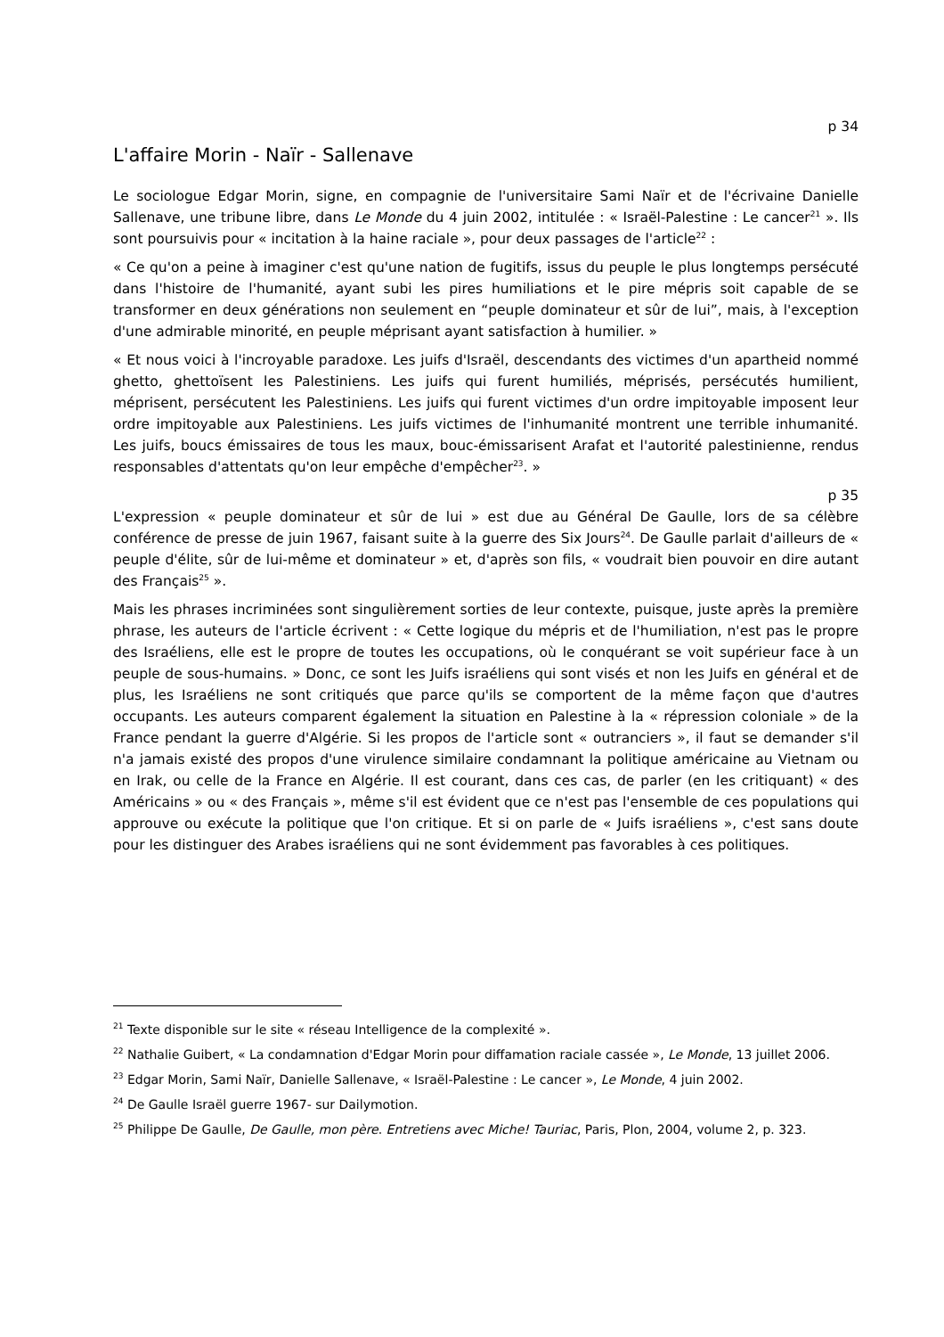p 34
L'affaire Morin - Naïr - Sallenave
Le sociologue Edgar Morin, signe, en compagnie de l'universitaire Sami Naïr et de l'écrivaine Danielle Sallenave, une tribune libre, dans Le Monde du 4 juin 2002, intitulée : « Israël-Palestine : Le cancer<sup>21</sup> ». Ils sont poursuivis pour « incitation à la haine raciale », pour deux passages de l'article<sup>22</sup> :
« Ce qu'on a peine à imaginer c'est qu'une nation de fugitifs, issus du peuple le plus longtemps persécuté dans l'histoire de l'humanité, ayant subi les pires humiliations et le pire mépris soit capable de se transformer en deux générations non seulement en “peuple dominateur et sûr de lui”, mais, à l'exception d'une admirable minorité, en peuple méprisant ayant satisfaction à humilier. »
« Et nous voici à l'incroyable paradoxe. Les juifs d'Israël, descendants des victimes d'un apartheid nommé ghetto, ghettoïsent les Palestiniens. Les juifs qui furent humiliés, méprisés, persécutés humilient, méprisent, persécutent les Palestiniens. Les juifs qui furent victimes d'un ordre impitoyable imposent leur ordre impitoyable aux Palestiniens. Les juifs victimes de l'inhumanité montrent une terrible inhumanité. Les juifs, boucs émissaires de tous les maux, bouc-émissarisent Arafat et l'autorité palestinienne, rendus responsables d'attentats qu'on leur empêche d'empêcher<sup>23</sup>. »
p 35
L'expression « peuple dominateur et sûr de lui » est due au Général De Gaulle, lors de sa célèbre conférence de presse de juin 1967, faisant suite à la guerre des Six Jours<sup>24</sup>. De Gaulle parlait d'ailleurs de « peuple d'élite, sûr de lui-même et dominateur » et, d'après son fils, « voudrait bien pouvoir en dire autant des Français<sup>25</sup> ».
Mais les phrases incriminées sont singulièrement sorties de leur contexte, puisque, juste après la première phrase, les auteurs de l'article écrivent : « Cette logique du mépris et de l'humiliation, n'est pas le propre des Israéliens, elle est le propre de toutes les occupations, où le conquérant se voit supérieur face à un peuple de sous-humains. » Donc, ce sont les Juifs israéliens qui sont visés et non les Juifs en général et de plus, les Israéliens ne sont critiqués que parce qu'ils se comportent de la même façon que d'autres occupants. Les auteurs comparent également la situation en Palestine à la « répression coloniale » de la France pendant la guerre d'Algérie. Si les propos de l'article sont « outranciers », il faut se demander s'il n'a jamais existé des propos d'une virulence similaire condamnant la politique américaine au Vietnam ou en Irak, ou celle de la France en Algérie. Il est courant, dans ces cas, de parler (en les critiquant) « des Américains » ou « des Français », même s'il est évident que ce n'est pas l'ensemble de ces populations qui approuve ou exécute la politique que l'on critique. Et si on parle de « Juifs israéliens », c'est sans doute pour les distinguer des Arabes israéliens qui ne sont évidemment pas favorables à ces politiques.
<sup>21</sup> Texte disponible sur le site « réseau Intelligence de la complexité ».
<sup>22</sup> Nathalie Guibert, « La condamnation d'Edgar Morin pour diffamation raciale cassée », Le Monde, 13 juillet 2006.
<sup>23</sup> Edgar Morin, Sami Naïr, Danielle Sallenave, « Israël-Palestine : Le cancer », Le Monde, 4 juin 2002.
<sup>24</sup> De Gaulle Israël guerre 1967- sur Dailymotion.
<sup>25</sup> Philippe De Gaulle, De Gaulle, mon père. Entretiens avec Miche! Tauriac, Paris, Plon, 2004, volume 2, p. 323.